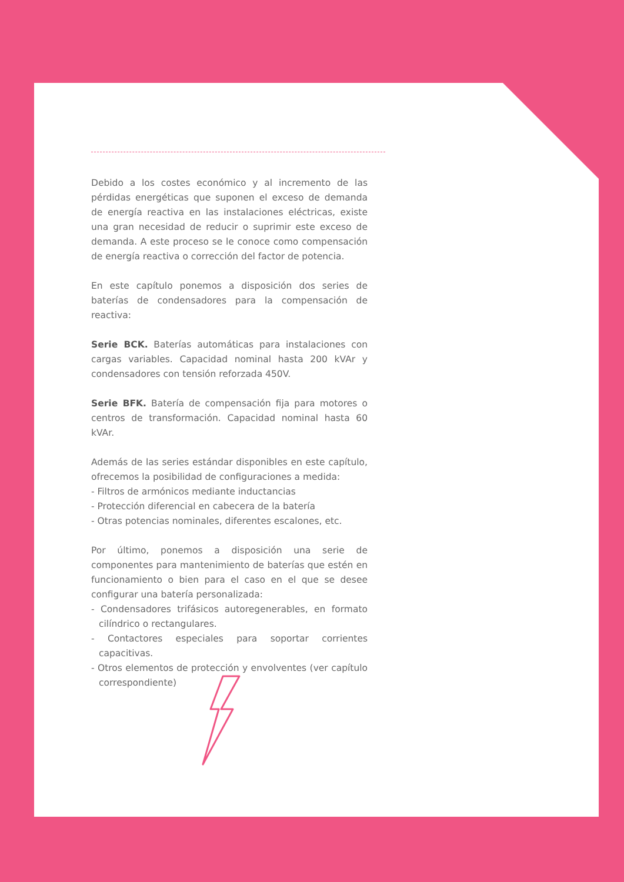Debido a los costes económico y al incremento de las pérdidas energéticas que suponen el exceso de demanda de energía reactiva en las instalaciones eléctricas, existe una gran necesidad de reducir o suprimir este exceso de demanda. A este proceso se le conoce como compensación de energía reactiva o corrección del factor de potencia.
En este capítulo ponemos a disposición dos series de baterías de condensadores para la compensación de reactiva:
Serie BCK. Baterías automáticas para instalaciones con cargas variables. Capacidad nominal hasta 200 kVAr y condensadores con tensión reforzada 450V.
Serie BFK. Batería de compensación fija para motores o centros de transformación. Capacidad nominal hasta 60 kVAr.
Además de las series estándar disponibles en este capítulo, ofrecemos la posibilidad de configuraciones a medida:
- Filtros de armónicos mediante inductancias
- Protección diferencial en cabecera de la batería
- Otras potencias nominales, diferentes escalones, etc.
Por último, ponemos a disposición una serie de componentes para mantenimiento de baterías que estén en funcionamiento o bien para el caso en el que se desee configurar una batería personalizada:
- Condensadores trifásicos autoregenerables, en formato cilíndrico o rectangulares.
- Contactores especiales para soportar corrientes capacitivas.
- Otros elementos de protección y envolventes (ver capítulo correspondiente)